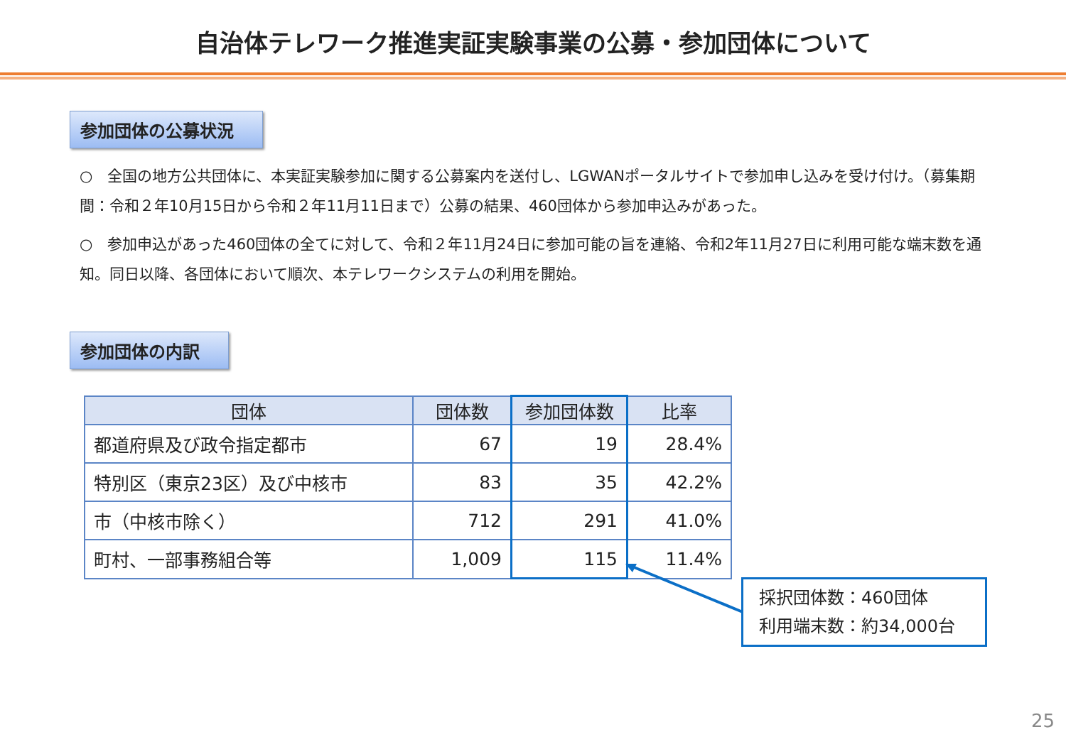自治体テレワーク推進実証実験事業の公募・参加団体について
参加団体の公募状況
○　全国の地方公共団体に、本実証実験参加に関する公募案内を送付し、LGWANポータルサイトで参加申し込みを受け付け。（募集期間：令和２年10月15日から令和２年11月11日まで）公募の結果、460団体から参加申込みがあった。
○　参加申込があった460団体の全てに対して、令和２年11月24日に参加可能の旨を連絡、令和2年11月27日に利用可能な端末数を通知。同日以降、各団体において順次、本テレワークシステムの利用を開始。
参加団体の内訳
| 団体 | 団体数 | 参加団体数 | 比率 |
| --- | --- | --- | --- |
| 都道府県及び政令指定都市 | 67 | 19 | 28.4% |
| 特別区（東京23区）及び中核市 | 83 | 35 | 42.2% |
| 市（中核市除く） | 712 | 291 | 41.0% |
| 町村、一部事務組合等 | 1,009 | 115 | 11.4% |
採択団体数：460団体
利用端末数：約34,000台
25